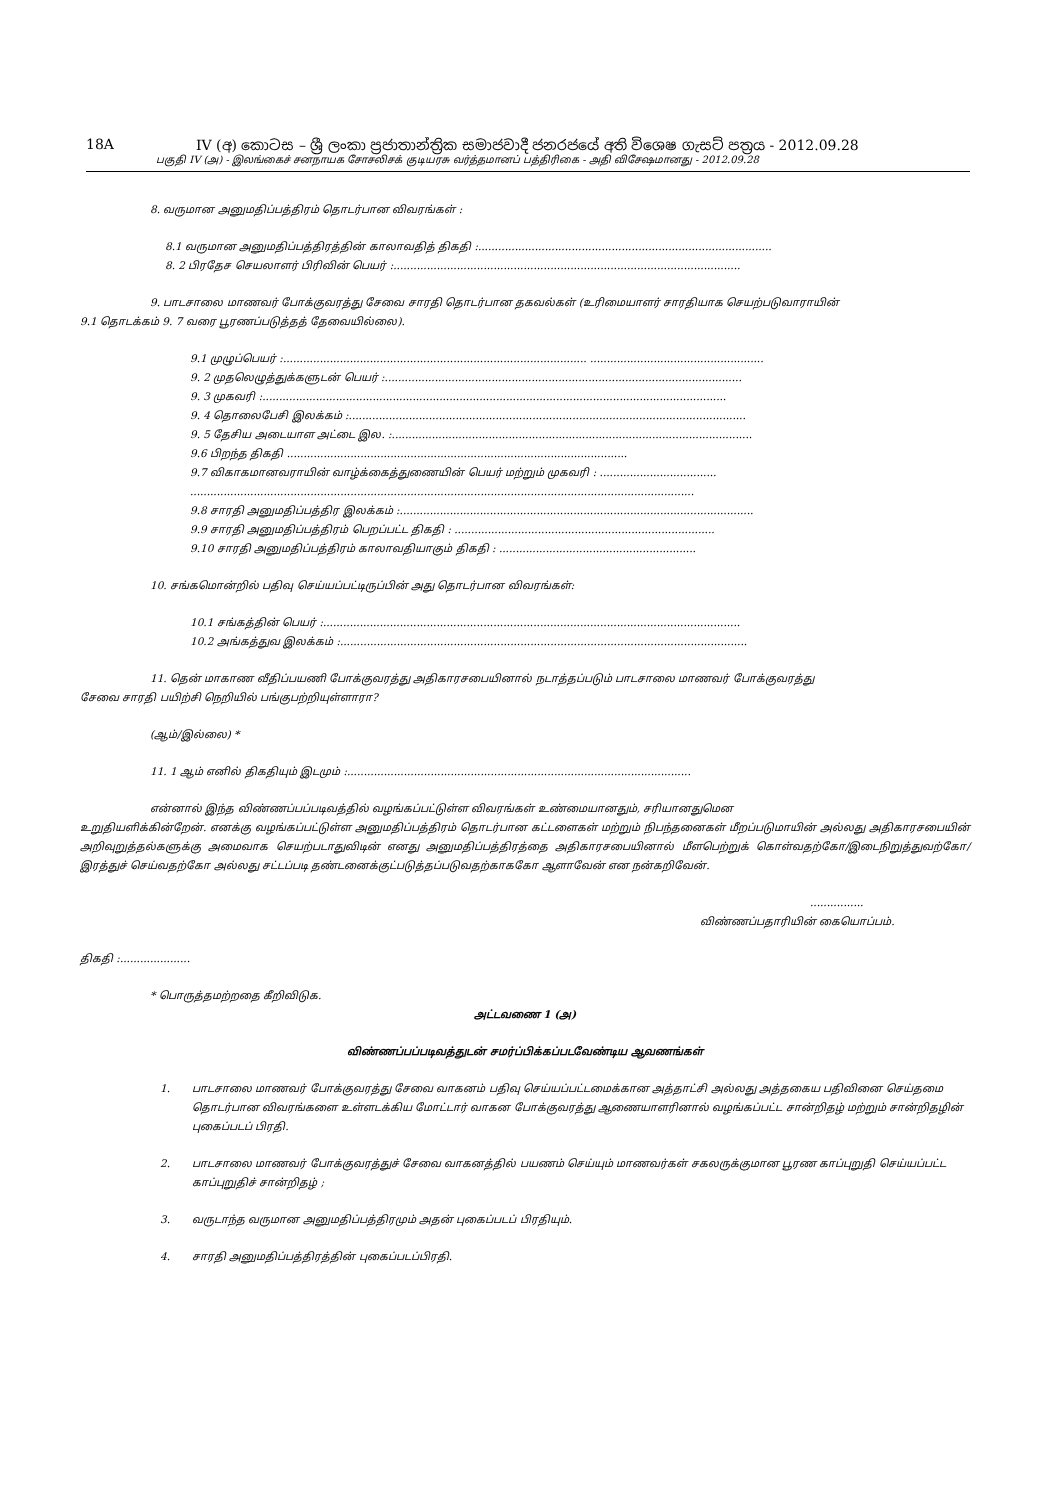18A IV (අ) කොටස – ශ්‍රී ලංකා ප්‍රජාතාන්ත්‍රික සමාජවාදී ජනරජයේ අති විශෙෂ ගැසට් පත්‍රය - 2012.09.28
பகுதி IV (அ) - இலங்கைச் சனநாயக சோசலிசக் குடியரசு வர்த்தமானப் பத்திரிகை - அதி விசேஷமானது - 2012.09.28
8. வருமான அனுமதிப்பத்திரம் தொடர்பான விவரங்கள் :
8.1 வருமான அனுமதிப்பத்திரத்தின் காலாவதித் திகதி :........................................................................................
8. 2 பிரதேச செயலாளர் பிரிவின் பெயர் :........................................................................................................
9. பாடசாலை மாணவர் போக்குவரத்து சேவை சாரதி தொடர்பான தகவல்கள் (உரிமையாளர் சாரதியாக செயற்படுவாராயின்
9.1 தொடக்கம் 9. 7 வரை பூரணப்படுத்தத் தேவையில்லை).
9.1 முழுப்பெயர் :........................................................................................... ....................................................
9. 2 முதலெழுத்துக்களுடன் பெயர் :...........................................................................................................
9. 3 முகவரி :...........................................................................................................................................
9. 4 தொலைபேசி இலக்கம் :.......................................................................................................................
9. 5 தேசிய அடையாள அட்டை இல. :............................................................................................................
9.6 பிறந்த திகதி ......................................................................................................
9.7 விகாகமானவராயின் வாழ்க்கைத்துணையின் பெயர் மற்றும் முகவரி : ...................................
.......................................................................................................................................................
9.8 சாரதி அனுமதிப்பத்திர இலக்கம் :..........................................................................................................
9.9 சாரதி அனுமதிப்பத்திரம் பெறப்பட்ட திகதி : ..............................................................................
9.10 சாரதி அனுமதிப்பத்திரம் காலாவதியாகும் திகதி : ...........................................................
10. சங்கமொன்றில் பதிவு செய்யப்பட்டிருப்பின் அது தொடர்பான விவரங்கள்:
10.1 சங்கத்தின் பெயர் :.............................................................................................................................
10.2 அங்கத்துவ இலக்கம் :..........................................................................................................................
11. தென் மாகாண வீதிப்பயணி போக்குவரத்து அதிகாரசபையினால் நடாத்தப்படும் பாடசாலை மாணவர் போக்குவரத்து
சேவை சாரதி பயிற்சி நெறியில் பங்குபற்றியுள்ளாரா?
(ஆம்/இல்லை) *
11. 1 ஆம் எனில் திகதியும் இடமும் :.......................................................................................................
என்னால் இந்த விண்ணப்பப்படிவத்தில் வழங்கப்பட்டுள்ள விவரங்கள் உண்மையானதும், சரியானதுமென
உறுதியளிக்கின்றேன். எனக்கு வழங்கப்பட்டுள்ள அனுமதிப்பத்திரம் தொடர்பான கட்டளைகள் மற்றும் நிபந்தனைகள் மீறப்படுமாயின் அல்லது அதிகாரசபையின் அறிவுறுத்தல்களுக்கு அமைவாக செயற்படாதுவிடின் எனது அனுமதிப்பத்திரத்தை அதிகாரசபையினால் மீளபெற்றுக் கொள்வதற்கோ/இடைநிறுத்துவற்கோ/இரத்துச் செய்வதற்கோ அல்லது சட்டப்படி தண்டனைக்குட்படுத்தப்படுவதற்காககோ ஆளாவேன் என நன்கறிவேன்.
................
விண்ணப்பதாரியின் கையொப்பம்.
திகதி :.....................
* பொருத்தமற்றதை கீறிவிடுக.
அட்டவணை 1 (அ)
விண்ணப்பப்படிவத்துடன் சமர்ப்பிக்கப்படவேண்டிய ஆவணங்கள்
1. பாடசாலை மாணவர் போக்குவரத்து சேவை வாகனம் பதிவு செய்யப்பட்டமைக்கான அத்தாட்சி அல்லது அத்தகைய பதிவினை செய்தமை தொடர்பான விவரங்களை உள்ளடக்கிய மோட்டார் வாகன போக்குவரத்து ஆணையாளரினால் வழங்கப்பட்ட சான்றிதழ் மற்றும் சான்றிதழின் புகைப்படப் பிரதி.
2. பாடசாலை மாணவர் போக்குவரத்துச் சேவை வாகனத்தில் பயணம் செய்யும் மாணவர்கள் சகலருக்குமான பூரண காப்புறுதி செய்யப்பட்ட காப்புறுதிச் சான்றிதழ் ;
3. வருடாந்த வருமான அனுமதிப்பத்திரமும் அதன் புகைப்படப் பிரதியும்.
4. சாரதி அனுமதிப்பத்திரத்தின் புகைப்படப்பிரதி.